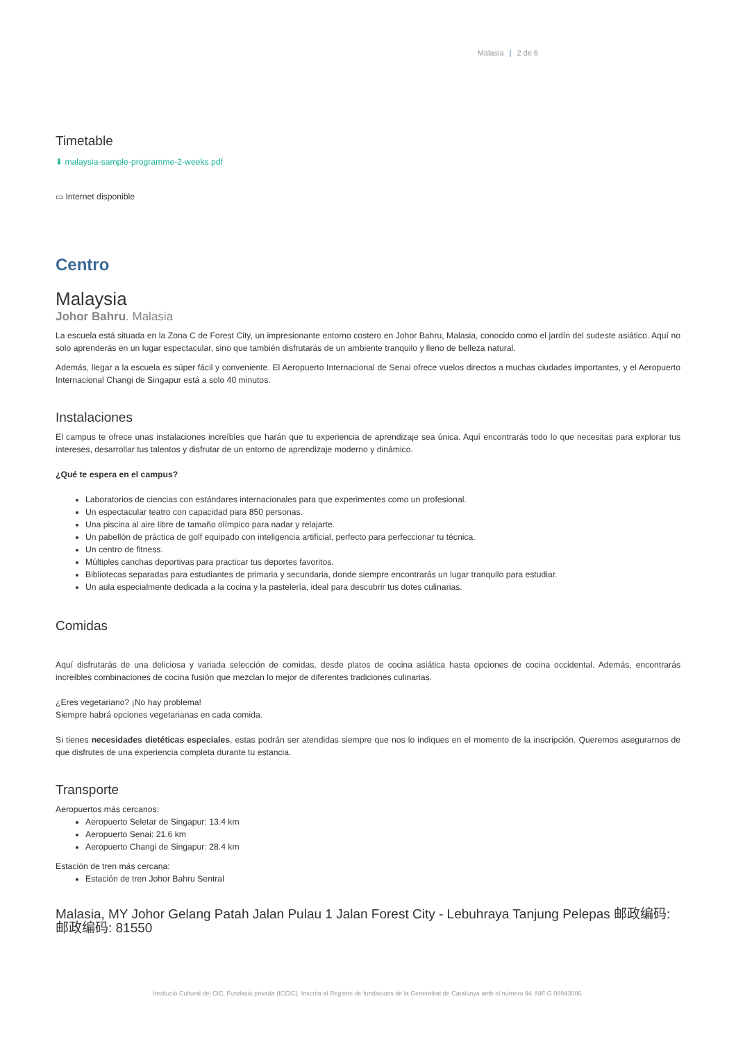Malasia | 2 de 6
Timetable
⬇ malaysia-sample-programme-2-weeks.pdf
▭ Internet disponible
Centro
Malaysia
Johor Bahru. Malasia
La escuela está situada en la Zona C de Forest City, un impresionante entorno costero en Johor Bahru, Malasia, conocido como el jardín del sudeste asiático. Aquí no solo aprenderás en un lugar espectacular, sino que también disfrutarás de un ambiente tranquilo y lleno de belleza natural.
Además, llegar a la escuela es súper fácil y conveniente. El Aeropuerto Internacional de Senai ofrece vuelos directos a muchas ciudades importantes, y el Aeropuerto Internacional Changi de Singapur está a solo 40 minutos.
Instalaciones
El campus te ofrece unas instalaciones increíbles que harán que tu experiencia de aprendizaje sea única. Aquí encontrarás todo lo que necesitas para explorar tus intereses, desarrollar tus talentos y disfrutar de un entorno de aprendizaje moderno y dinámico.
¿Qué te espera en el campus?
Laboratorios de ciencias con estándares internacionales para que experimentes como un profesional.
Un espectacular teatro con capacidad para 850 personas.
Una piscina al aire libre de tamaño olímpico para nadar y relajarte.
Un pabellón de práctica de golf equipado con inteligencia artificial, perfecto para perfeccionar tu técnica.
Un centro de fitness.
Múltiples canchas deportivas para practicar tus deportes favoritos.
Bibliotecas separadas para estudiantes de primaria y secundaria, donde siempre encontrarás un lugar tranquilo para estudiar.
Un aula especialmente dedicada a la cocina y la pastelería, ideal para descubrir tus dotes culinarias.
Comidas
Aquí disfrutarás de una deliciosa y variada selección de comidas, desde platos de cocina asiática hasta opciones de cocina occidental. Además, encontrarás increíbles combinaciones de cocina fusión que mezclan lo mejor de diferentes tradiciones culinarias.
¿Eres vegetariano? ¡No hay problema!
Siempre habrá opciones vegetarianas en cada comida.
Si tienes necesidades dietéticas especiales, estas podrán ser atendidas siempre que nos lo indiques en el momento de la inscripción. Queremos asegurarnos de que disfrutes de una experiencia completa durante tu estancia.
Transporte
Aeropuertos más cercanos:
Aeropuerto Seletar de Singapur: 13.4 km
Aeropuerto Senai: 21.6 km
Aeropuerto Changi de Singapur: 28.4 km
Estación de tren más cercana:
Estación de tren Johor Bahru Sentral
Malasia, MY Johor Gelang Patah Jalan Pulau 1 Jalan Forest City - Lebuhraya Tanjung Pelepas 邮政编码: 邮政编码: 81550
Institució Cultural del CIC, Fundació privada (ICCIC). Inscrita al Registre de fundacions de la Generalitat de Catalunya amb el número 94. NIF G 08943086.